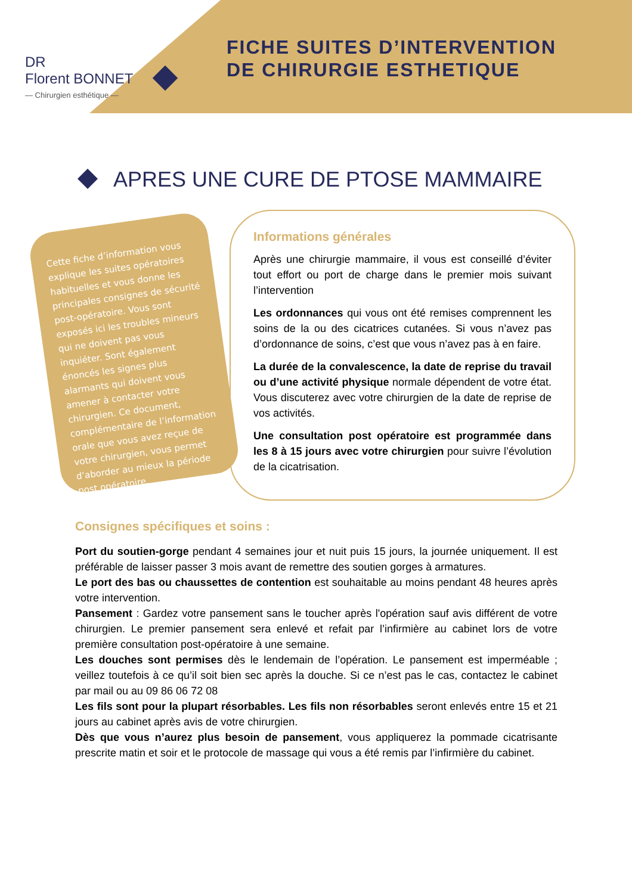DR
Florent BONNET
— Chirurgien esthétique —
FICHE SUITES D’INTERVENTION
DE CHIRURGIE ESTHETIQUE
APRES UNE CURE DE PTOSE MAMMAIRE
Cette fiche d’information vous explique les suites opératoires habituelles et vous donne les principales consignes de sécurité post-opératoire. Vous sont exposés ici les troubles mineurs qui ne doivent pas vous inquiéter. Sont également énoncés les signes plus alarmants qui doivent vous amener à contacter votre chirurgien. Ce document, complémentaire de l’information orale que vous avez reçue de votre chirurgien, vous permet d’aborder au mieux la période post opératoire.
Informations générales
Après une chirurgie mammaire, il vous est conseillé d’éviter tout effort ou port de charge dans le premier mois suivant l’intervention
Les ordonnances qui vous ont été remises comprennent les soins de la ou des cicatrices cutanées. Si vous n’avez pas d’ordonnance de soins, c’est que vous n’avez pas à en faire.
La durée de la convalescence, la date de reprise du travail ou d’une activité physique normale dépendent de votre état. Vous discuterez avec votre chirurgien de la date de reprise de vos activités.
Une consultation post opératoire est programmée dans les 8 à 15 jours avec votre chirurgien pour suivre l’évolution de la cicatrisation.
Consignes spécifiques et soins :
Port du soutien-gorge pendant 4 semaines jour et nuit puis 15 jours, la journée uniquement. Il est préférable de laisser passer 3 mois avant de remettre des soutien gorges à armatures.
Le port des bas ou chaussettes de contention est souhaitable au moins pendant 48 heures après votre intervention.
Pansement : Gardez votre pansement sans le toucher après l'opération sauf avis différent de votre chirurgien. Le premier pansement sera enlevé et refait par l’infirmière au cabinet lors de votre première consultation post-opératoire à une semaine.
Les douches sont permises dès le lendemain de l’opération. Le pansement est imperméable ; veillez toutefois à ce qu’il soit bien sec après la douche. Si ce n’est pas le cas, contactez le cabinet par mail ou au 09 86 06 72 08
Les fils sont pour la plupart résorbables. Les fils non résorbables seront enlevés entre 15 et 21 jours au cabinet après avis de votre chirurgien.
Dès que vous n’aurez plus besoin de pansement, vous appliquerez la pommade cicatrisante prescrite matin et soir et le protocole de massage qui vous a été remis par l’infirmière du cabinet.